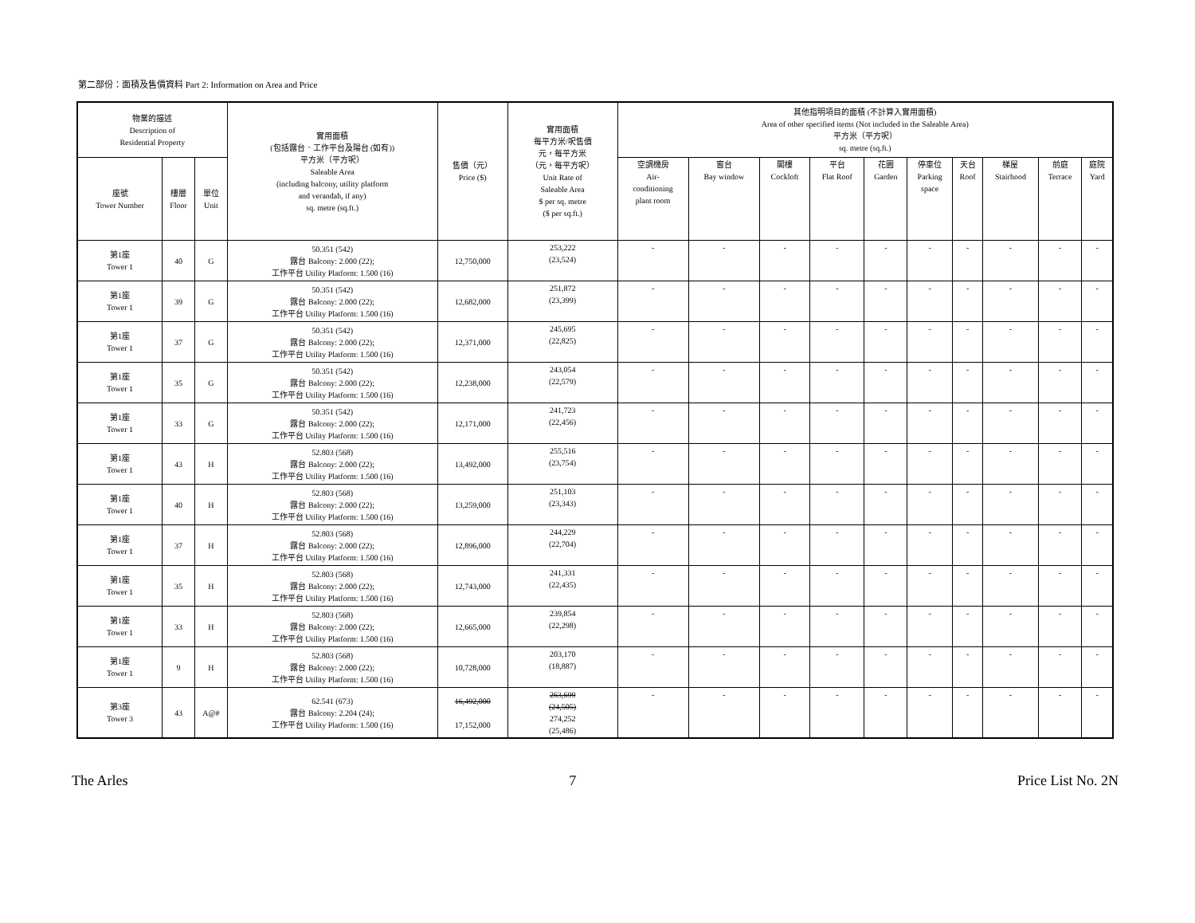第二部份：面積及售價資料 Part 2: Information on Area and Price
| 物業的描述 Description of Residential Property | | | 實用面積 (包括露台．工作平台及陽台 (如有)) 平方米（平方呎） Saleable Area (including balcony, utility platform and verandah, if any) sq. metre (sq.ft.) | 售價（元） Price ($) | 實用面積 每平方米/呎售價 元，每平方米 （元，每平方呎） Unit Rate of Saleable Area $ per sq. metre ($ per sq.ft.) | 其他指明項目的面積 (不計算入實用面積) Area of other specified items (Not included in the Saleable Area) 平方米（平方呎） sq. metre (sq.ft.) | | | | | | | | | |
| --- | --- | --- | --- | --- | --- | --- | --- | --- | --- | --- | --- | --- | --- | --- | --- |
| 座號 Tower Number | 樓層 Floor | 單位 Unit | | | | 空調機房 Air- conditioning plant room | 窗台 Bay window | 閣樓 Cockloft | 平台 Flat Roof | 花園 Garden | 停車位 Parking space | 天台 Roof | 梯屋 Stairhood | 前庭 Terrace | 庭院 Yard |
| 第1座 Tower 1 | 40 | G | 50.351 (542) 露台 Balcony: 2.000 (22); 工作平台 Utility Platform: 1.500 (16) | 12,750,000 | 253,222 (23,524) | - | - | - | - | - | - | - | - | - | - |
| 第1座 Tower 1 | 39 | G | 50.351 (542) 露台 Balcony: 2.000 (22); 工作平台 Utility Platform: 1.500 (16) | 12,682,000 | 251,872 (23,399) | - | - | - | - | - | - | - | - | - | - |
| 第1座 Tower 1 | 37 | G | 50.351 (542) 露台 Balcony: 2.000 (22); 工作平台 Utility Platform: 1.500 (16) | 12,371,000 | 245,695 (22,825) | - | - | - | - | - | - | - | - | - | - |
| 第1座 Tower 1 | 35 | G | 50.351 (542) 露台 Balcony: 2.000 (22); 工作平台 Utility Platform: 1.500 (16) | 12,238,000 | 243,054 (22,579) | - | - | - | - | - | - | - | - | - | - |
| 第1座 Tower 1 | 33 | G | 50.351 (542) 露台 Balcony: 2.000 (22); 工作平台 Utility Platform: 1.500 (16) | 12,171,000 | 241,723 (22,456) | - | - | - | - | - | - | - | - | - | - |
| 第1座 Tower 1 | 43 | H | 52.803 (568) 露台 Balcony: 2.000 (22); 工作平台 Utility Platform: 1.500 (16) | 13,492,000 | 255,516 (23,754) | - | - | - | - | - | - | - | - | - | - |
| 第1座 Tower 1 | 40 | H | 52.803 (568) 露台 Balcony: 2.000 (22); 工作平台 Utility Platform: 1.500 (16) | 13,259,000 | 251,103 (23,343) | - | - | - | - | - | - | - | - | - | - |
| 第1座 Tower 1 | 37 | H | 52.803 (568) 露台 Balcony: 2.000 (22); 工作平台 Utility Platform: 1.500 (16) | 12,896,000 | 244,229 (22,704) | - | - | - | - | - | - | - | - | - | - |
| 第1座 Tower 1 | 35 | H | 52.803 (568) 露台 Balcony: 2.000 (22); 工作平台 Utility Platform: 1.500 (16) | 12,743,000 | 241,331 (22,435) | - | - | - | - | - | - | - | - | - | - |
| 第1座 Tower 1 | 33 | H | 52.803 (568) 露台 Balcony: 2.000 (22); 工作平台 Utility Platform: 1.500 (16) | 12,665,000 | 239,854 (22,298) | - | - | - | - | - | - | - | - | - | - |
| 第1座 Tower 1 | 9 | H | 52.803 (568) 露台 Balcony: 2.000 (22); 工作平台 Utility Platform: 1.500 (16) | 10,728,000 | 203,170 (18,887) | - | - | - | - | - | - | - | - | - | - |
| 第3座 Tower 3 | 43 | A@# | 62.541 (673) 露台 Balcony: 2.204 (24); 工作平台 Utility Platform: 1.500 (16) | 16,492,000 17,152,000 | 263,699 (24,505) 274,252 (25,486) | - | - | - | - | - | - | - | - | - | - |
The Arles 7 Price List No. 2N